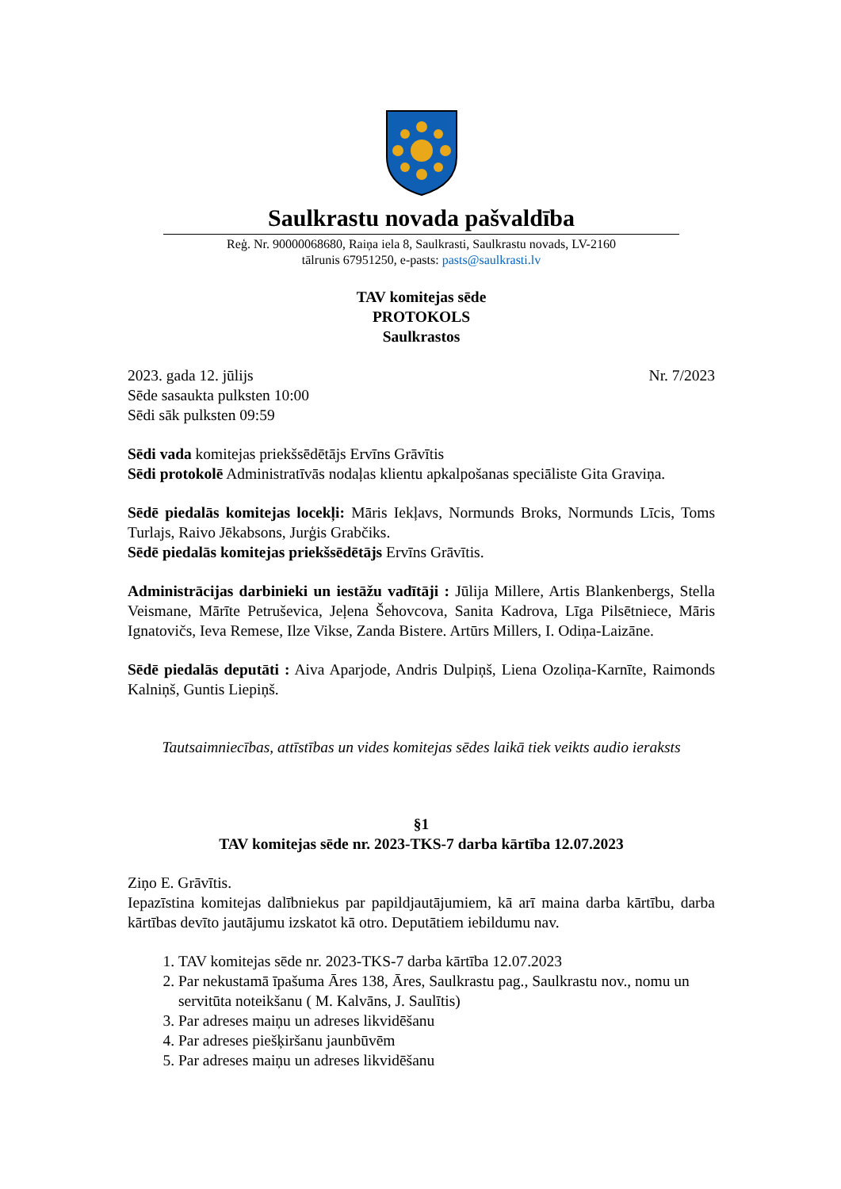Saulkrastu novada pašvaldība
Reģ. Nr. 90000068680, Raiņa iela 8, Saulkrasti, Saulkrastu novads, LV-2160
tālrunis 67951250, e-pasts: pasts@saulkrasti.lv
TAV komitejas sēde
PROTOKOLS
Saulkrastos
2023. gada 12. jūlijs Nr. 7/2023
Sēde sasaukta pulksten 10:00
Sēdi sāk pulksten 09:59
Sēdi vada komitejas priekšsēdētājs Ervīns Grāvītis
Sēdi protokolē Administratīvās nodaļas klientu apkalpošanas speciāliste Gita Graviņa.
Sēdē piedalās komitejas locekļi: Māris Iekļavs, Normunds Broks, Normunds Līcis, Toms Turlajs, Raivo Jēkabsons, Jurģis Grabčiks.
Sēdē piedalās komitejas priekšsēdētājs Ervīns Grāvītis.
Administrācijas darbinieki un iestāžu vadītāji : Jūlija Millere, Artis Blankenbergs, Stella Veismane, Mārīte Petruševica, Jeļena Šehovcova, Sanita Kadrova, Līga Pilsētniece, Māris Ignatovičs, Ieva Remese, Ilze Vikse, Zanda Bistere. Artūrs Millers, I. Odiņa-Laizāne.
Sēdē piedalās deputāti : Aiva Aparjode, Andris Dulpiņš, Liena Ozoliņa-Karnīte, Raimonds Kalniņš, Guntis Liepiņš.
Tautsaimniecības, attīstības un vides komitejas sēdes laikā tiek veikts audio ieraksts
§1
TAV komitejas sēde nr. 2023-TKS-7 darba kārtība 12.07.2023
Ziņo E. Grāvītis.
Iepazīstina komitejas dalībniekus par papildjautājumiem, kā arī maina darba kārtību, darba kārtības devīto jautājumu izskatot kā otro. Deputātiem iebildumu nav.
1. TAV komitejas sēde nr. 2023-TKS-7 darba kārtība 12.07.2023
2. Par nekustamā īpašuma Āres 138, Āres, Saulkrastu pag., Saulkrastu nov., nomu un servitūta noteikšanu ( M. Kalvāns, J. Saulītis)
3. Par adreses maiņu un adreses likvidēšanu
4. Par adreses piešķiršanu jaunbūvēm
5. Par adreses maiņu un adreses likvidēšanu